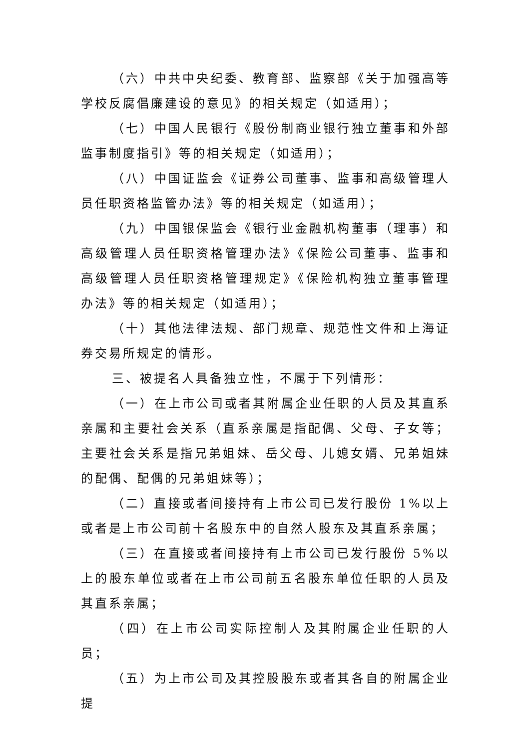（六）中共中央纪委、教育部、监察部《关于加强高等学校反腐倡廉建设的意见》的相关规定（如适用）；
（七）中国人民银行《股份制商业银行独立董事和外部监事制度指引》等的相关规定（如适用）；
（八）中国证监会《证券公司董事、监事和高级管理人员任职资格监管办法》等的相关规定（如适用）；
（九）中国银保监会《银行业金融机构董事（理事）和高级管理人员任职资格管理办法》《保险公司董事、监事和高级管理人员任职资格管理规定》《保险机构独立董事管理办法》等的相关规定（如适用）；
（十）其他法律法规、部门规章、规范性文件和上海证券交易所规定的情形。
三、被提名人具备独立性，不属于下列情形：
（一）在上市公司或者其附属企业任职的人员及其直系亲属和主要社会关系（直系亲属是指配偶、父母、子女等；主要社会关系是指兄弟姐妹、岳父母、儿媳女婿、兄弟姐妹的配偶、配偶的兄弟姐妹等）；
（二）直接或者间接持有上市公司已发行股份 1%以上或者是上市公司前十名股东中的自然人股东及其直系亲属；
（三）在直接或者间接持有上市公司已发行股份 5%以上的股东单位或者在上市公司前五名股东单位任职的人员及其直系亲属；
（四）在上市公司实际控制人及其附属企业任职的人员；
（五）为上市公司及其控股股东或者其各自的附属企业提